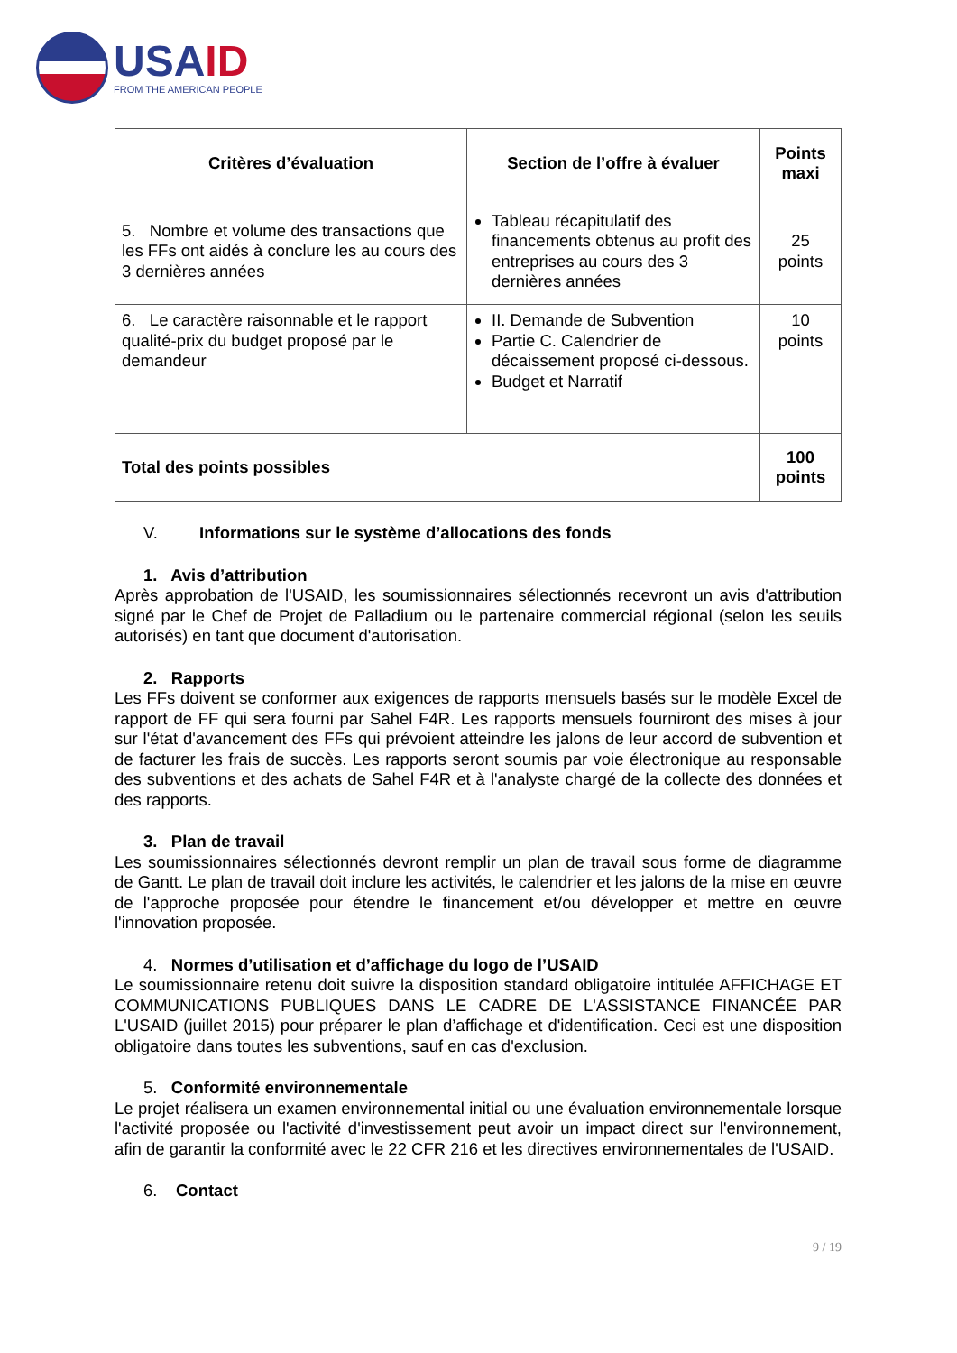USAID
FROM THE AMERICAN PEOPLE
| Critères d’évaluation | Section de l’offre à évaluer | Points maxi |
| --- | --- | --- |
| 5. Nombre et volume des transactions que les FFs ont aidés à conclure les au cours des 3 dernières années | Tableau récapitulatif des financements obtenus au profit des entreprises au cours des 3 dernières années | 25 points |
| 6. Le caractère raisonnable et le rapport qualité-prix du budget proposé par le demandeur | II. Demande de Subvention Partie C. Calendrier de décaissement proposé ci-dessous. Budget et Narratif | 10 points |
| Total des points possibles | | 100 points |
V. Informations sur le système d’allocations des fonds
1. Avis d’attribution
Après approbation de l'USAID, les soumissionnaires sélectionnés recevront un avis d'attribution signé par le Chef de Projet de Palladium ou le partenaire commercial régional (selon les seuils autorisés) en tant que document d'autorisation.
2. Rapports
Les FFs doivent se conformer aux exigences de rapports mensuels basés sur le modèle Excel de rapport de FF qui sera fourni par Sahel F4R. Les rapports mensuels fourniront des mises à jour sur l'état d'avancement des FFs qui prévoient atteindre les jalons de leur accord de subvention et de facturer les frais de succès. Les rapports seront soumis par voie électronique au responsable des subventions et des achats de Sahel F4R et à l'analyste chargé de la collecte des données et des rapports.
3. Plan de travail
Les soumissionnaires sélectionnés devront remplir un plan de travail sous forme de diagramme de Gantt. Le plan de travail doit inclure les activités, le calendrier et les jalons de la mise en œuvre de l'approche proposée pour étendre le financement et/ou développer et mettre en œuvre l'innovation proposée.
4. Normes d’utilisation et d’affichage du logo de l’USAID
Le soumissionnaire retenu doit suivre la disposition standard obligatoire intitulée AFFICHAGE ET COMMUNICATIONS PUBLIQUES DANS LE CADRE DE L'ASSISTANCE FINANCÉE PAR L'USAID (juillet 2015) pour préparer le plan d’affichage et d'identification. Ceci est une disposition obligatoire dans toutes les subventions, sauf en cas d'exclusion.
5. Conformité environnementale
Le projet réalisera un examen environnemental initial ou une évaluation environnementale lorsque l'activité proposée ou l'activité d'investissement peut avoir un impact direct sur l'environnement, afin de garantir la conformité avec le 22 CFR 216 et les directives environnementales de l'USAID.
6. Contact
9 / 19